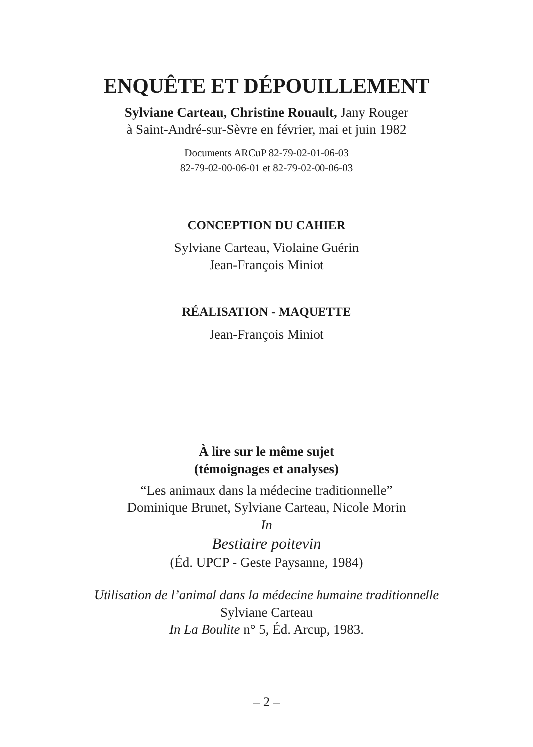ENQUÊTE ET DÉPOUILLEMENT
Sylviane Carteau, Christine Rouault, Jany Rouger
à Saint-André-sur-Sèvre en février, mai et juin 1982
Documents ARCuP 82-79-02-01-06-03
82-79-02-00-06-01 et 82-79-02-00-06-03
CONCEPTION DU CAHIER
Sylviane Carteau, Violaine Guérin
Jean-François Miniot
RÉALISATION - MAQUETTE
Jean-François Miniot
À lire sur le même sujet
(témoignages et analyses)
“Les animaux dans la médecine traditionnelle”
Dominique Brunet, Sylviane Carteau, Nicole Morin
In
Bestiaire poitevin
(Éd. UPCP - Geste Paysanne, 1984)
Utilisation de l’animal dans la médecine humaine traditionnelle
Sylviane Carteau
In La Boulite n° 5, Éd. Arcup, 1983.
– 2 –